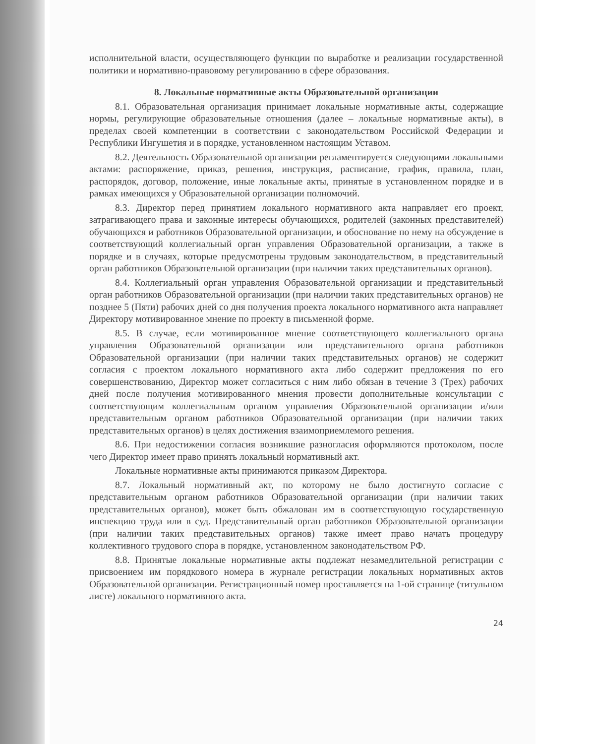исполнительной власти, осуществляющего функции по выработке и реализации государственной политики и нормативно-правовому регулированию в сфере образования.
8. Локальные нормативные акты Образовательной организации
8.1. Образовательная организация принимает локальные нормативные акты, содержащие нормы, регулирующие образовательные отношения (далее – локальные нормативные акты), в пределах своей компетенции в соответствии с законодательством Российской Федерации и Республики Ингушетия и в порядке, установленном настоящим Уставом.
8.2. Деятельность Образовательной организации регламентируется следующими локальными актами: распоряжение, приказ, решения, инструкция, расписание, график, правила, план, распорядок, договор, положение, иные локальные акты, принятые в установленном порядке и в рамках имеющихся у Образовательной организации полномочий.
8.3. Директор перед принятием локального нормативного акта направляет его проект, затрагивающего права и законные интересы обучающихся, родителей (законных представителей) обучающихся и работников Образовательной организации, и обоснование по нему на обсуждение в соответствующий коллегиальный орган управления Образовательной организации, а также в порядке и в случаях, которые предусмотрены трудовым законодательством, в представительный орган работников Образовательной организации (при наличии таких представительных органов).
8.4. Коллегиальный орган управления Образовательной организации и представительный орган работников Образовательной организации (при наличии таких представительных органов) не позднее 5 (Пяти) рабочих дней со дня получения проекта локального нормативного акта направляет Директору мотивированное мнение по проекту в письменной форме.
8.5. В случае, если мотивированное мнение соответствующего коллегиального органа управления Образовательной организации или представительного органа работников Образовательной организации (при наличии таких представительных органов) не содержит согласия с проектом локального нормативного акта либо содержит предложения по его совершенствованию, Директор может согласиться с ним либо обязан в течение 3 (Трех) рабочих дней после получения мотивированного мнения провести дополнительные консультации с соответствующим коллегиальным органом управления Образовательной организации и/или представительным органом работников Образовательной организации (при наличии таких представительных органов) в целях достижения взаимоприемлемого решения.
8.6. При недостижении согласия возникшие разногласия оформляются протоколом, после чего Директор имеет право принять локальный нормативный акт.
Локальные нормативные акты принимаются приказом Директора.
8.7. Локальный нормативный акт, по которому не было достигнуто согласие с представительным органом работников Образовательной организации (при наличии таких представительных органов), может быть обжалован им в соответствующую государственную инспекцию труда или в суд. Представительный орган работников Образовательной организации (при наличии таких представительных органов) также имеет право начать процедуру коллективного трудового спора в порядке, установленном законодательством РФ.
8.8. Принятые локальные нормативные акты подлежат незамедлительной регистрации с присвоением им порядкового номера в журнале регистрации локальных нормативных актов Образовательной организации. Регистрационный номер проставляется на 1-ой странице (титульном листе) локального нормативного акта.
24